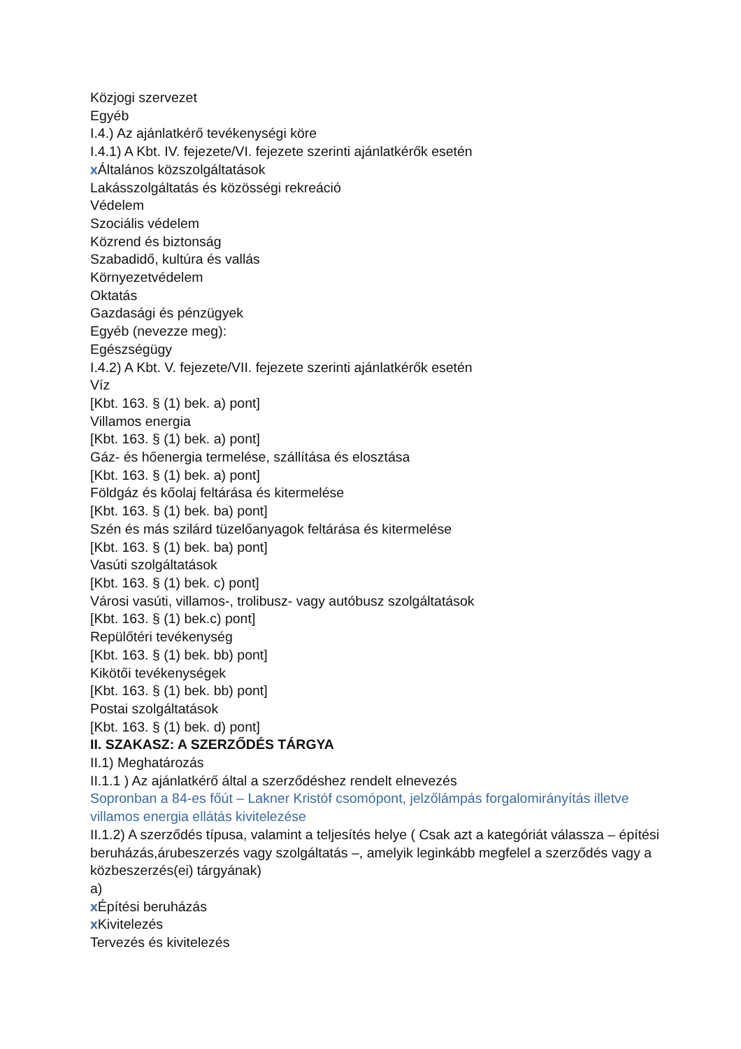Közjogi szervezet
Egyéb
I.4.) Az ajánlatkérő tevékenységi köre
I.4.1) A Kbt. IV. fejezete/VI. fejezete szerinti ajánlatkérők esetén
x Általános közszolgáltatások
Lakásszolgáltatás és közösségi rekreáció
Védelem
Szociális védelem
Közrend és biztonság
Szabadidő, kultúra és vallás
Környezetvédelem
Oktatás
Gazdasági és pénzügyek
Egyéb (nevezze meg):
Egészségügy
I.4.2) A Kbt. V. fejezete/VII. fejezete szerinti ajánlatkérők esetén
Víz
[Kbt. 163. § (1) bek. a) pont]
Villamos energia
[Kbt. 163. § (1) bek. a) pont]
Gáz- és hőenergia termelése, szállítása és elosztása
[Kbt. 163. § (1) bek. a) pont]
Földgáz és kőolaj feltárása és kitermelése
[Kbt. 163. § (1) bek. ba) pont]
Szén és más szilárd tüzelőanyagok feltárása és kitermelése
[Kbt. 163. § (1) bek. ba) pont]
Vasúti szolgáltatások
[Kbt. 163. § (1) bek. c) pont]
Városi vasúti, villamos-, trolibusz- vagy autóbusz szolgáltatások
[Kbt. 163. § (1) bek.c) pont]
Repülőtéri tevékenység
[Kbt. 163. § (1) bek. bb) pont]
Kikötői tevékenységek
[Kbt. 163. § (1) bek. bb) pont]
Postai szolgáltatások
[Kbt. 163. § (1) bek. d) pont]
II. SZAKASZ: A SZERZŐDÉS TÁRGYA
II.1) Meghatározás
II.1.1 ) Az ajánlatkérő által a szerződéshez rendelt elnevezés
Sopronban a 84-es főút – Lakner Kristóf csomópont, jelzőlámpás forgalomirányítás illetve villamos energia ellátás kivitelezése
II.1.2) A szerződés típusa, valamint a teljesítés helye ( Csak azt a kategóriát válassza – építési beruházás,árubeszerzés vagy szolgáltatás –, amelyik leginkább megfelel a szerződés vagy a közbeszerzés(ei) tárgyának)
a)
x Építési beruházás
x Kivitelezés
Tervezés és kivitelezés